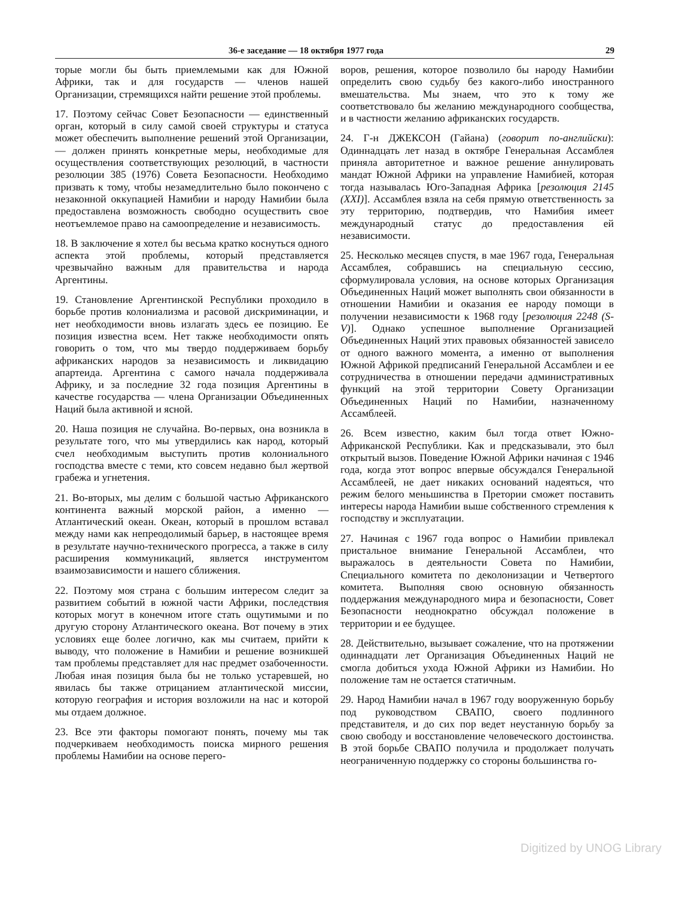36-е заседание — 18 октября 1977 года 29
торые могли бы быть приемлемыми как для Южной Африки, так и для государств — членов нашей Организации, стремящихся найти решение этой проблемы.
17. Поэтому сейчас Совет Безопасности — единственный орган, который в силу самой своей структуры и статуса может обеспечить выполнение решений этой Организации,— должен принять конкретные меры, необходимые для осуществления соответствующих резолюций, в частности резолюции 385 (1976) Совета Безопасности. Необходимо призвать к тому, чтобы незамедлительно было покончено с незаконной оккупацией Намибии и народу Намибии была предоставлена возможность свободно осуществить свое неотъемлемое право на самоопределение и независимость.
18. В заключение я хотел бы весьма кратко коснуться одного аспекта этой проблемы, который представляется чрезвычайно важным для правительства и народа Аргентины.
19. Становление Аргентинской Республики проходило в борьбе против колониализма и расовой дискриминации, и нет необходимости вновь излагать здесь ее позицию. Ее позиция известна всем. Нет также необходимости опять говорить о том, что мы твердо поддерживаем борьбу африканских народов за независимость и ликвидацию апартеида. Аргентина с самого начала поддерживала Африку, и за последние 32 года позиция Аргентины в качестве государства — члена Организации Объединенных Наций была активной и ясной.
20. Наша позиция не случайна. Во-первых, она возникла в результате того, что мы утвердились как народ, который счел необходимым выступить против колониального господства вместе с теми, кто совсем недавно был жертвой грабежа и угнетения.
21. Во-вторых, мы делим с большой частью Африканского континента важный морской район, а именно — Атлантический океан. Океан, который в прошлом вставал между нами как непреодолимый барьер, в настоящее время в результате научно-технического прогресса, а также в силу расширения коммуникаций, является инструментом взаимозависимости и нашего сближения.
22. Поэтому моя страна с большим интересом следит за развитием событий в южной части Африки, последствия которых могут в конечном итоге стать ощутимыми и по другую сторону Атлантического океана. Вот почему в этих условиях еще более логично, как мы считаем, прийти к выводу, что положение в Намибии и решение возникшей там проблемы представляет для нас предмет озабоченности. Любая иная позиция была бы не только устаревшей, но явилась бы также отрицанием атлантической миссии, которую география и история возложили на нас и которой мы отдаем должное.
23. Все эти факторы помогают понять, почему мы так подчеркиваем необходимость поиска мирного решения проблемы Намибии на основе перего-
воров, решения, которое позволило бы народу Намибии определить свою судьбу без какого-либо иностранного вмешательства. Мы знаем, что это к тому же соответствовало бы желанию международного сообщества, и в частности желанию африканских государств.
24. Г-н ДЖЕКСОН (Гайана) (говорит по-английски): Одиннадцать лет назад в октябре Генеральная Ассамблея приняла авторитетное и важное решение аннулировать мандат Южной Африки на управление Намибией, которая тогда называлась Юго-Западная Африка [резолюция 2145 (XXI)]. Ассамблея взяла на себя прямую ответственность за эту территорию, подтвердив, что Намибия имеет международный статус до предоставления ей независимости.
25. Несколько месяцев спустя, в мае 1967 года, Генеральная Ассамблея, собравшись на специальную сессию, сформулировала условия, на основе которых Организация Объединенных Наций может выполнять свои обязанности в отношении Намибии и оказания ее народу помощи в получении независимости к 1968 году [резолюция 2248 (S-V)]. Однако успешное выполнение Организацией Объединенных Наций этих правовых обязанностей зависело от одного важного момента, а именно от выполнения Южной Африкой предписаний Генеральной Ассамблеи и ее сотрудничества в отношении передачи административных функций на этой территории Совету Организации Объединенных Наций по Намибии, назначенному Ассамблеей.
26. Всем известно, каким был тогда ответ Южно-Африканской Республики. Как и предсказывали, это был открытый вызов. Поведение Южной Африки начиная с 1946 года, когда этот вопрос впервые обсуждался Генеральной Ассамблеей, не дает никаких оснований надеяться, что режим белого меньшинства в Претории сможет поставить интересы народа Намибии выше собственного стремления к господству и эксплуатации.
27. Начиная с 1967 года вопрос о Намибии привлекал пристальное внимание Генеральной Ассамблеи, что выражалось в деятельности Совета по Намибии, Специального комитета по деколонизации и Четвертого комитета. Выполняя свою основную обязанность поддержания международного мира и безопасности, Совет Безопасности неоднократно обсуждал положение в территории и ее будущее.
28. Действительно, вызывает сожаление, что на протяжении одиннадцати лет Организация Объединенных Наций не смогла добиться ухода Южной Африки из Намибии. Но положение там не остается статичным.
29. Народ Намибии начал в 1967 году вооруженную борьбу под руководством СВАПО, своего подлинного представителя, и до сих пор ведет неустанную борьбу за свою свободу и восстановление человеческого достоинства. В этой борьбе СВАПО получила и продолжает получать неограниченную поддержку со стороны большинства го-
Digitized by UNOG Library